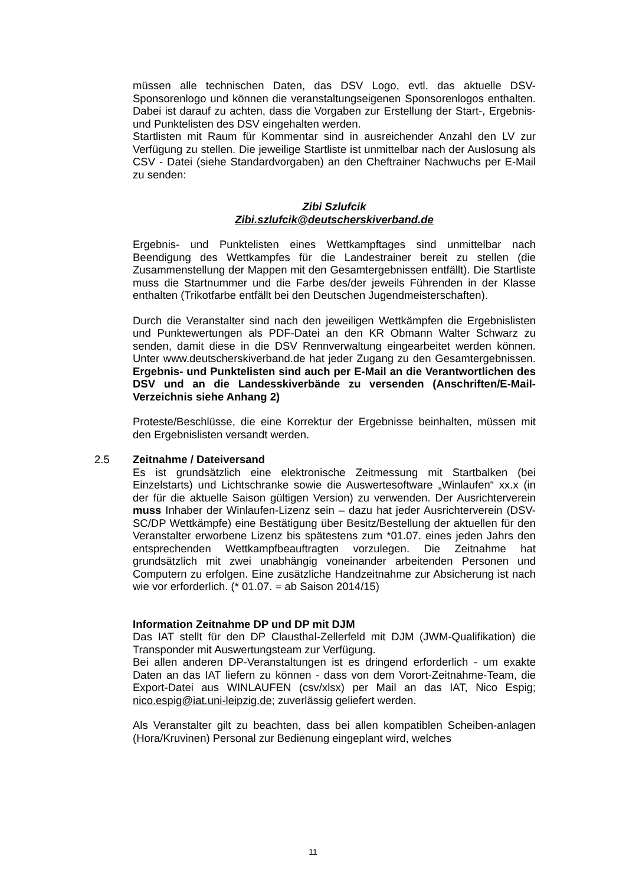müssen alle technischen Daten, das DSV Logo, evtl. das aktuelle DSV-Sponsorenlogo und können die veranstaltungseigenen Sponsorenlogos enthalten. Dabei ist darauf zu achten, dass die Vorgaben zur Erstellung der Start-, Ergebnis- und Punktelisten des DSV eingehalten werden.
Startlisten mit Raum für Kommentar sind in ausreichender Anzahl den LV zur Verfügung zu stellen. Die jeweilige Startliste ist unmittelbar nach der Auslosung als CSV - Datei (siehe Standardvorgaben) an den Cheftrainer Nachwuchs per E-Mail zu senden:
Zibi Szlufcik
Zibi.szlufcik@deutscherskiverband.de
Ergebnis- und Punktelisten eines Wettkampftages sind unmittelbar nach Beendigung des Wettkampfes für die Landestrainer bereit zu stellen (die Zusammenstellung der Mappen mit den Gesamtergebnissen entfällt). Die Startliste muss die Startnummer und die Farbe des/der jeweils Führenden in der Klasse enthalten (Trikotfarbe entfällt bei den Deutschen Jugendmeisterschaften).
Durch die Veranstalter sind nach den jeweiligen Wettkämpfen die Ergebnislisten und Punktewertungen als PDF-Datei an den KR Obmann Walter Schwarz zu senden, damit diese in die DSV Rennverwaltung eingearbeitet werden können. Unter www.deutscherskiverband.de hat jeder Zugang zu den Gesamtergebnissen. Ergebnis- und Punktelisten sind auch per E-Mail an die Verantwortlichen des DSV und an die Landesskiverbände zu versenden (Anschriften/E-Mail-Verzeichnis siehe Anhang 2)
Proteste/Beschlüsse, die eine Korrektur der Ergebnisse beinhalten, müssen mit den Ergebnislisten versandt werden.
2.5
Zeitnahme / Dateiversand
Es ist grundsätzlich eine elektronische Zeitmessung mit Startbalken (bei Einzelstarts) und Lichtschranke sowie die Auswertesoftware „Winlaufen“ xx.x (in der für die aktuelle Saison gültigen Version) zu verwenden. Der Ausrichterverein muss Inhaber der Winlaufen-Lizenz sein – dazu hat jeder Ausrichterverein (DSV-SC/DP Wettkämpfe) eine Bestätigung über Besitz/Bestellung der aktuellen für den Veranstalter erworbene Lizenz bis spätestens zum *01.07. eines jeden Jahrs den entsprechenden Wettkampfbeauftragten vorzulegen. Die Zeitnahme hat grundsätzlich mit zwei unabhängig voneinander arbeitenden Personen und Computern zu erfolgen. Eine zusätzliche Handzeitnahme zur Absicherung ist nach wie vor erforderlich. (* 01.07. = ab Saison 2014/15)
Information Zeitnahme DP und DP mit DJM
Das IAT stellt für den DP Clausthal-Zellerfeld mit DJM (JWM-Qualifikation) die Transponder mit Auswertungsteam zur Verfügung.
Bei allen anderen DP-Veranstaltungen ist es dringend erforderlich - um exakte Daten an das IAT liefern zu können - dass von dem Vorort-Zeitnahme-Team, die Export-Datei aus WINLAUFEN (csv/xlsx) per Mail an das IAT, Nico Espig; nico.espig@iat.uni-leipzig.de; zuverlässig geliefert werden.
Als Veranstalter gilt zu beachten, dass bei allen kompatiblen Scheiben-anlagen (Hora/Kruvinen) Personal zur Bedienung eingeplant wird, welches
11